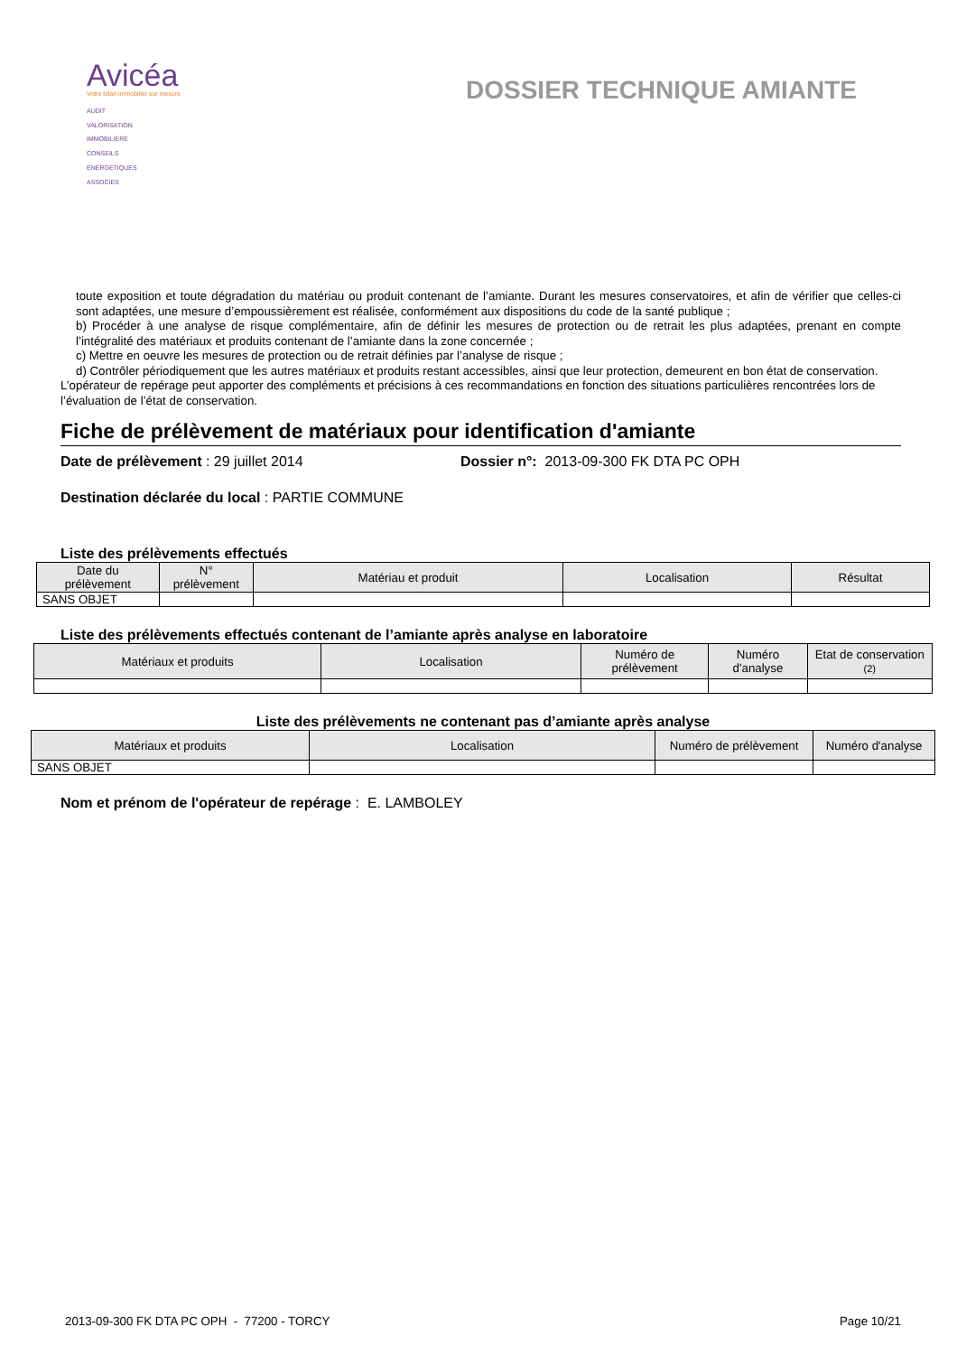Avicéa
Votre bilan immobilier sur mesure
AUDIT
VALORISATION
IMMOBILIERE
CONSEILS
ENERGETIQUES
ASSOCIES
DOSSIER TECHNIQUE AMIANTE
toute exposition et toute dégradation du matériau ou produit contenant de l’amiante. Durant les mesures conservatoires, et afin de vérifier que celles-ci sont adaptées, une mesure d’empoussièrement est réalisée, conformément aux dispositions du code de la santé publique ;
b) Procéder à une analyse de risque complémentaire, afin de définir les mesures de protection ou de retrait les plus adaptées, prenant en compte l’intégralité des matériaux et produits contenant de l’amiante dans la zone concernée ;
c) Mettre en oeuvre les mesures de protection ou de retrait définies par l’analyse de risque ;
d) Contrôler périodiquement que les autres matériaux et produits restant accessibles, ainsi que leur protection, demeurent en bon état de conservation.
L’opérateur de repérage peut apporter des compléments et précisions à ces recommandations en fonction des situations particulières rencontrées lors de l’évaluation de l’état de conservation.
Fiche de prélèvement de matériaux pour identification d'amiante
Date de prélèvement : 29 juillet 2014 Dossier n°: 2013-09-300 FK DTA PC OPH
Destination déclarée du local : PARTIE COMMUNE
Liste des prélèvements effectués
| Date du prélèvement | N° prélèvement | Matériau et produit | Localisation | Résultat |
| --- | --- | --- | --- | --- |
| SANS OBJET | | | | |
Liste des prélèvements effectués contenant de l’amiante après analyse en laboratoire
| Matériaux et produits | Localisation | Numéro de prélèvement | Numéro d'analyse | Etat de conservation (2) |
| --- | --- | --- | --- | --- |
Liste des prélèvements ne contenant pas d’amiante après analyse
| Matériaux et produits | Localisation | Numéro de prélèvement | Numéro d'analyse |
| --- | --- | --- | --- |
| SANS OBJET | | | |
Nom et prénom de l'opérateur de repérage : E. LAMBOLEY
2013-09-300 FK DTA PC OPH - 77200 - TORCY Page 10/21